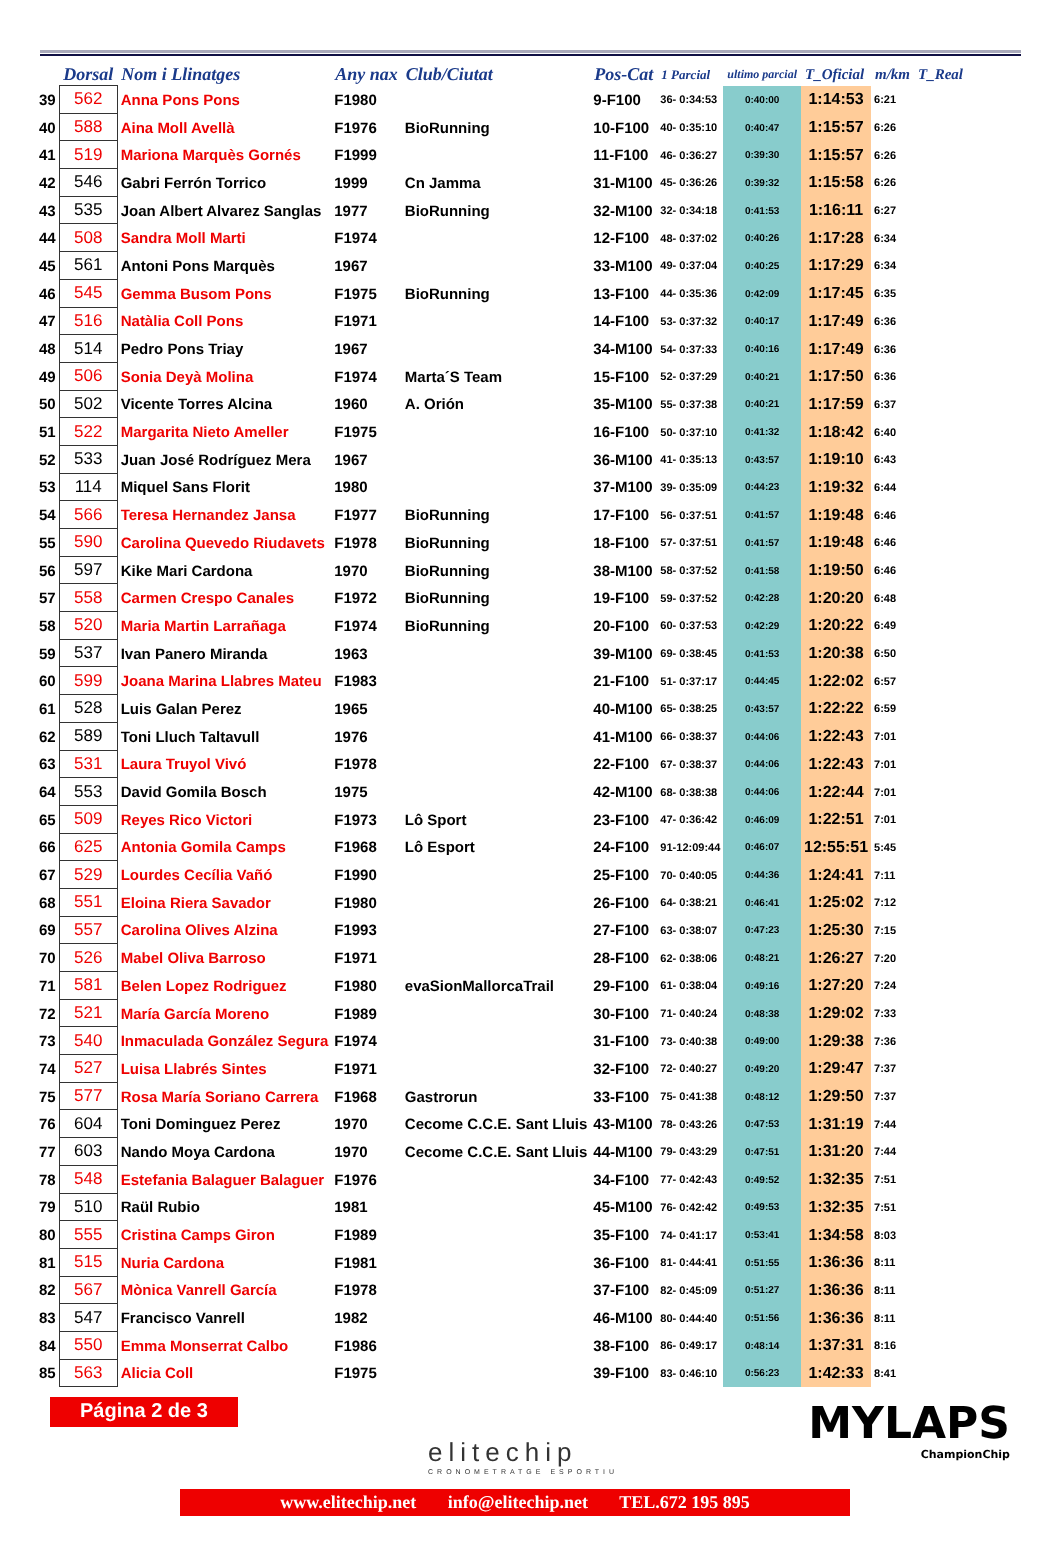| | Dorsal | Nom i Llinatges | Any nax | Club/Ciutat | Pos-Cat | 1 Parcial | ultimo parcial | T_Oficial | m/km | T_Real |
| --- | --- | --- | --- | --- | --- | --- | --- | --- | --- | --- |
| 39 | 562 | Anna Pons Pons | F1980 | | 9-F100 | 36- 0:34:53 | 0:40:00 | 1:14:53 | 6:21 | |
| 40 | 588 | Aina Moll Avellà | F1976 | BioRunning | 10-F100 | 40- 0:35:10 | 0:40:47 | 1:15:57 | 6:26 | |
| 41 | 519 | Mariona Marquès Gornés | F1999 | | 11-F100 | 46- 0:36:27 | 0:39:30 | 1:15:57 | 6:26 | |
| 42 | 546 | Gabri Ferrón Torrico | 1999 | Cn Jamma | 31-M100 | 45- 0:36:26 | 0:39:32 | 1:15:58 | 6:26 | |
| 43 | 535 | Joan Albert Alvarez Sanglas | 1977 | BioRunning | 32-M100 | 32- 0:34:18 | 0:41:53 | 1:16:11 | 6:27 | |
| 44 | 508 | Sandra Moll Marti | F1974 | | 12-F100 | 48- 0:37:02 | 0:40:26 | 1:17:28 | 6:34 | |
| 45 | 561 | Antoni Pons Marquès | 1967 | | 33-M100 | 49- 0:37:04 | 0:40:25 | 1:17:29 | 6:34 | |
| 46 | 545 | Gemma Busom Pons | F1975 | BioRunning | 13-F100 | 44- 0:35:36 | 0:42:09 | 1:17:45 | 6:35 | |
| 47 | 516 | Natàlia Coll Pons | F1971 | | 14-F100 | 53- 0:37:32 | 0:40:17 | 1:17:49 | 6:36 | |
| 48 | 514 | Pedro Pons Triay | 1967 | | 34-M100 | 54- 0:37:33 | 0:40:16 | 1:17:49 | 6:36 | |
| 49 | 506 | Sonia Deyà Molina | F1974 | Marta´S Team | 15-F100 | 52- 0:37:29 | 0:40:21 | 1:17:50 | 6:36 | |
| 50 | 502 | Vicente Torres Alcina | 1960 | A. Orión | 35-M100 | 55- 0:37:38 | 0:40:21 | 1:17:59 | 6:37 | |
| 51 | 522 | Margarita Nieto Ameller | F1975 | | 16-F100 | 50- 0:37:10 | 0:41:32 | 1:18:42 | 6:40 | |
| 52 | 533 | Juan José Rodríguez Mera | 1967 | | 36-M100 | 41- 0:35:13 | 0:43:57 | 1:19:10 | 6:43 | |
| 53 | 114 | Miquel Sans Florit | 1980 | | 37-M100 | 39- 0:35:09 | 0:44:23 | 1:19:32 | 6:44 | |
| 54 | 566 | Teresa Hernandez Jansa | F1977 | BioRunning | 17-F100 | 56- 0:37:51 | 0:41:57 | 1:19:48 | 6:46 | |
| 55 | 590 | Carolina Quevedo Riudavets | F1978 | BioRunning | 18-F100 | 57- 0:37:51 | 0:41:57 | 1:19:48 | 6:46 | |
| 56 | 597 | Kike Mari Cardona | 1970 | BioRunning | 38-M100 | 58- 0:37:52 | 0:41:58 | 1:19:50 | 6:46 | |
| 57 | 558 | Carmen Crespo Canales | F1972 | BioRunning | 19-F100 | 59- 0:37:52 | 0:42:28 | 1:20:20 | 6:48 | |
| 58 | 520 | Maria Martin Larrañaga | F1974 | BioRunning | 20-F100 | 60- 0:37:53 | 0:42:29 | 1:20:22 | 6:49 | |
| 59 | 537 | Ivan Panero Miranda | 1963 | | 39-M100 | 69- 0:38:45 | 0:41:53 | 1:20:38 | 6:50 | |
| 60 | 599 | Joana Marina Llabres Mateu | F1983 | | 21-F100 | 51- 0:37:17 | 0:44:45 | 1:22:02 | 6:57 | |
| 61 | 528 | Luis Galan Perez | 1965 | | 40-M100 | 65- 0:38:25 | 0:43:57 | 1:22:22 | 6:59 | |
| 62 | 589 | Toni Lluch Taltavull | 1976 | | 41-M100 | 66- 0:38:37 | 0:44:06 | 1:22:43 | 7:01 | |
| 63 | 531 | Laura Truyol Vivó | F1978 | | 22-F100 | 67- 0:38:37 | 0:44:06 | 1:22:43 | 7:01 | |
| 64 | 553 | David Gomila Bosch | 1975 | | 42-M100 | 68- 0:38:38 | 0:44:06 | 1:22:44 | 7:01 | |
| 65 | 509 | Reyes Rico Victori | F1973 | Lô Sport | 23-F100 | 47- 0:36:42 | 0:46:09 | 1:22:51 | 7:01 | |
| 66 | 625 | Antonia Gomila Camps | F1968 | Lô Esport | 24-F100 | 91-12:09:44 | 0:46:07 | 12:55:51 | 5:45 | |
| 67 | 529 | Lourdes Cecília Vañó | F1990 | | 25-F100 | 70- 0:40:05 | 0:44:36 | 1:24:41 | 7:11 | |
| 68 | 551 | Eloina Riera Savador | F1980 | | 26-F100 | 64- 0:38:21 | 0:46:41 | 1:25:02 | 7:12 | |
| 69 | 557 | Carolina Olives Alzina | F1993 | | 27-F100 | 63- 0:38:07 | 0:47:23 | 1:25:30 | 7:15 | |
| 70 | 526 | Mabel Oliva Barroso | F1971 | | 28-F100 | 62- 0:38:06 | 0:48:21 | 1:26:27 | 7:20 | |
| 71 | 581 | Belen Lopez Rodriguez | F1980 | evaSionMallorcaTrail | 29-F100 | 61- 0:38:04 | 0:49:16 | 1:27:20 | 7:24 | |
| 72 | 521 | María García Moreno | F1989 | | 30-F100 | 71- 0:40:24 | 0:48:38 | 1:29:02 | 7:33 | |
| 73 | 540 | Inmaculada González Segura | F1974 | | 31-F100 | 73- 0:40:38 | 0:49:00 | 1:29:38 | 7:36 | |
| 74 | 527 | Luisa Llabrés Sintes | F1971 | | 32-F100 | 72- 0:40:27 | 0:49:20 | 1:29:47 | 7:37 | |
| 75 | 577 | Rosa María Soriano Carrera | F1968 | Gastrorun | 33-F100 | 75- 0:41:38 | 0:48:12 | 1:29:50 | 7:37 | |
| 76 | 604 | Toni Dominguez Perez | 1970 | Cecome C.C.E. Sant Lluis | 43-M100 | 78- 0:43:26 | 0:47:53 | 1:31:19 | 7:44 | |
| 77 | 603 | Nando Moya Cardona | 1970 | Cecome C.C.E. Sant Lluis | 44-M100 | 79- 0:43:29 | 0:47:51 | 1:31:20 | 7:44 | |
| 78 | 548 | Estefania Balaguer Balaguer | F1976 | | 34-F100 | 77- 0:42:43 | 0:49:52 | 1:32:35 | 7:51 | |
| 79 | 510 | Raül Rubio | 1981 | | 45-M100 | 76- 0:42:42 | 0:49:53 | 1:32:35 | 7:51 | |
| 80 | 555 | Cristina Camps Giron | F1989 | | 35-F100 | 74- 0:41:17 | 0:53:41 | 1:34:58 | 8:03 | |
| 81 | 515 | Nuria Cardona | F1981 | | 36-F100 | 81- 0:44:41 | 0:51:55 | 1:36:36 | 8:11 | |
| 82 | 567 | Mònica Vanrell García | F1978 | | 37-F100 | 82- 0:45:09 | 0:51:27 | 1:36:36 | 8:11 | |
| 83 | 547 | Francisco Vanrell | 1982 | | 46-M100 | 80- 0:44:40 | 0:51:56 | 1:36:36 | 8:11 | |
| 84 | 550 | Emma Monserrat Calbo | F1986 | | 38-F100 | 86- 0:49:17 | 0:48:14 | 1:37:31 | 8:16 | |
| 85 | 563 | Alicia Coll | F1975 | | 39-F100 | 83- 0:46:10 | 0:56:23 | 1:42:33 | 8:41 | |
Página 2 de 3
elitechip
CRONOMETRATGE ESPORTIU
MYLAPS
ChampionChip
www.elitechip.net info@elitechip.net TEL.672 195 895